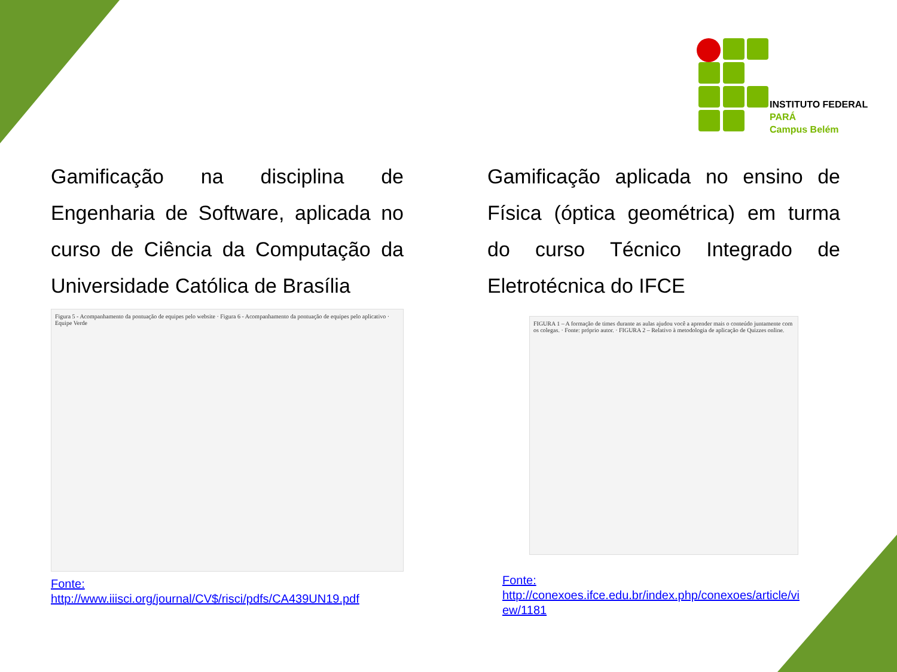INSTITUTO FEDERAL
PARÁ
Campus Belém
Gamificação na disciplina de Engenharia de Software, aplicada no curso de Ciência da Computação da Universidade Católica de Brasília
Figura 5 - Acompanhamento da pontuação de equipes pelo website · Figura 6 - Acompanhamento da pontuação de equipes pelo aplicativo · Equipe Verde
Fonte:
http://www.iiisci.org/journal/CV$/risci/pdfs/CA439UN19.pdf
Gamificação aplicada no ensino de Física (óptica geométrica) em turma do curso Técnico Integrado de Eletrotécnica do IFCE
FIGURA 1 – A formação de times durante as aulas ajudou você a aprender mais o conteúdo juntamente com os colegas. · Fonte: próprio autor. · FIGURA 2 – Relativo à metodologia de aplicação de Quizzes online.
Fonte:
http://conexoes.ifce.edu.br/index.php/conexoes/article/vi
ew/1181